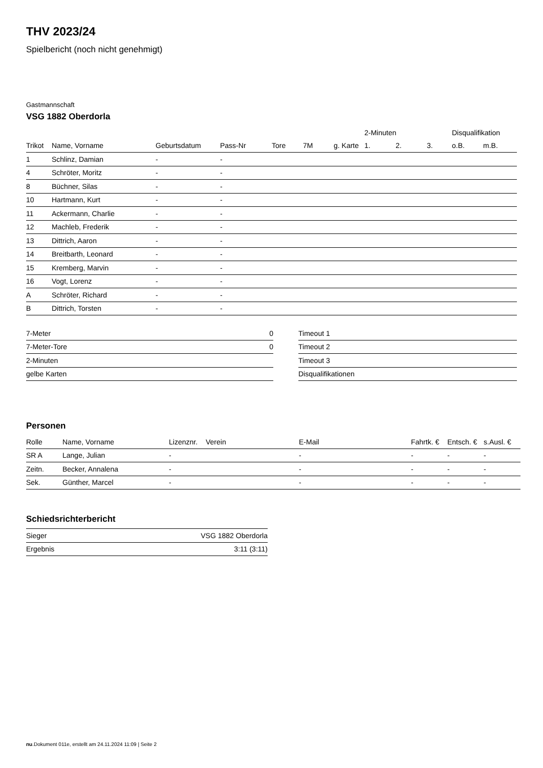THV 2023/24
Spielbericht (noch nicht genehmigt)
Gastmannschaft
VSG 1882 Oberdorla
| | | | | | | | 2-Minuten | | | Disqualifikation | |
| --- | --- | --- | --- | --- | --- | --- | --- | --- | --- | --- | --- |
| Trikot | Name, Vorname | Geburtsdatum | Pass-Nr | Tore | 7M | g. Karte | 1. | 2. | 3. | o.B. | m.B. |
| 1 | Schlinz, Damian | - | - | | | | | | | | |
| 4 | Schröter, Moritz | - | - | | | | | | | | |
| 8 | Büchner, Silas | - | - | | | | | | | | |
| 10 | Hartmann, Kurt | - | - | | | | | | | | |
| 11 | Ackermann, Charlie | - | - | | | | | | | | |
| 12 | Machleb, Frederik | - | - | | | | | | | | |
| 13 | Dittrich, Aaron | - | - | | | | | | | | |
| 14 | Breitbarth, Leonard | - | - | | | | | | | | |
| 15 | Kremberg, Marvin | - | - | | | | | | | | |
| 16 | Vogt, Lorenz | - | - | | | | | | | | |
| A | Schröter, Richard | - | - | | | | | | | | |
| B | Dittrich, Torsten | - | - | | | | | | | | |
| 7-Meter | 0 |
| 7-Meter-Tore | 0 |
| 2-Minuten | |
| gelbe Karten | |
| Timeout 1 |
| Timeout 2 |
| Timeout 3 |
| Disqualifikationen |
Personen
| Rolle | Name, Vorname | Lizenznr. | Verein | E-Mail | Fahrtk. € | Entsch. € | s.Ausl. € |
| --- | --- | --- | --- | --- | --- | --- | --- |
| SR A | Lange, Julian | - | | - | - | - | - |
| Zeitn. | Becker, Annalena | - | | - | - | - | - |
| Sek. | Günther, Marcel | - | | - | - | - | - |
Schiedsrichterbericht
| Sieger | VSG 1882 Oberdorla |
| Ergebnis | 3:11 (3:11) |
nu.Dokument 011e, erstellt am 24.11.2024 11:09 | Seite 2